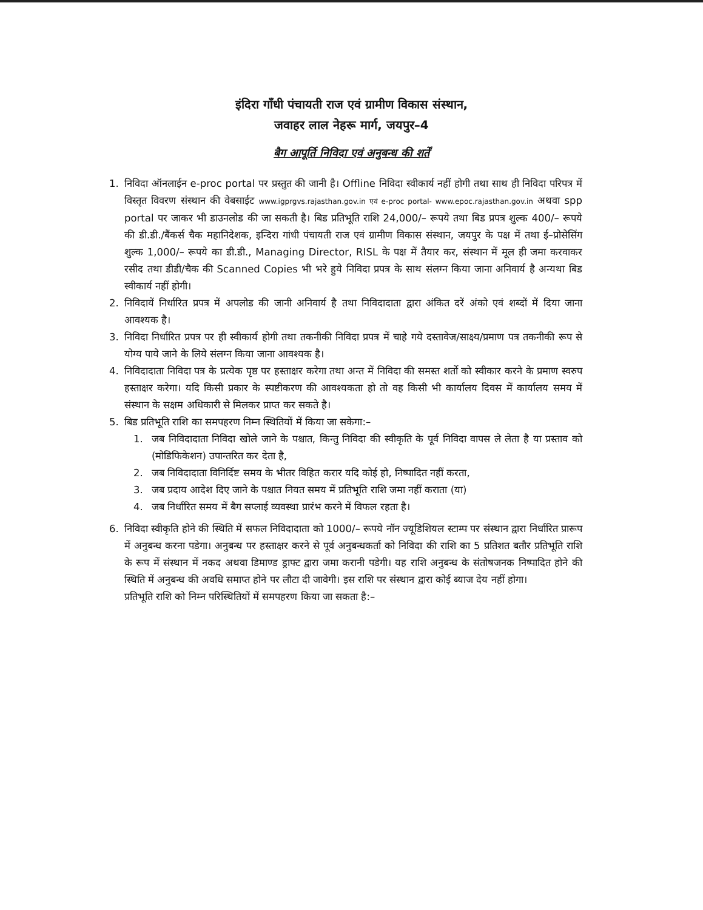इंदिरा गाँधी पंचायती राज एवं ग्रामीण विकास संस्थान,
जवाहर लाल नेहरू मार्ग, जयपुर–4
बैग आपूर्ति निविदा एवं अनुबन्ध की शर्तें
1. निविदा ऑनलाईन e-proc portal पर प्रस्तुत की जानी है। Offline निविदा स्वीकार्य नहीं होगी तथा साथ ही निविदा परिपत्र में विस्तृत विवरण संस्थान की वेबसाईट www.igprgvs.rajasthan.gov.in एवं e-proc portal- www.epoc.rajasthan.gov.in अथवा spp portal पर जाकर भी डाउनलोड की जा सकती है। बिड प्रतिभूति राशि 24,000/– रूपये तथा बिड प्रपत्र शुल्क 400/– रूपये की डी.डी./बैंकर्स चैक महानिदेशक, इन्दिरा गांधी पंचायती राज एवं ग्रामीण विकास संस्थान, जयपुर के पक्ष में तथा ई–प्रोसेसिंग शुल्क 1,000/– रूपये का डी.डी., Managing Director, RISL के पक्ष में तैयार कर, संस्थान में मूल ही जमा करवाकर रसीद तथा डीडी/चैक की Scanned Copies भी भरे हुये निविदा प्रपत्र के साथ संलग्न किया जाना अनिवार्य है अन्यथा बिड स्वीकार्य नहीं होगी।
2. निविदायें निर्धारित प्रपत्र में अपलोड की जानी अनिवार्य है तथा निविदादाता द्वारा अंकित दरें अंको एवं शब्दों में दिया जाना आवश्यक है।
3. निविदा निर्धारित प्रपत्र पर ही स्वीकार्य होगी तथा तकनीकी निविदा प्रपत्र में चाहे गये दस्तावेज/साक्ष्य/प्रमाण पत्र तकनीकी रूप से योग्य पाये जाने के लिये संलग्न किया जाना आवश्यक है।
4. निविदादाता निविदा पत्र के प्रत्येक पृष्ठ पर हस्ताक्षर करेगा तथा अन्त में निविदा की समस्त शर्तो को स्वीकार करने के प्रमाण स्वरुप हस्ताक्षर करेगा। यदि किसी प्रकार के स्पष्टीकरण की आवश्यकता हो तो वह किसी भी कार्यालय दिवस में कार्यालय समय में संस्थान के सक्षम अधिकारी से मिलकर प्राप्त कर सकते है।
5. बिड प्रतिभूति राशि का समपहरण निम्न स्थितियों में किया जा सकेगा:–
1. जब निविदादाता निविदा खोले जाने के पश्चात, किन्तु निविदा की स्वीकृति के पूर्व निविदा वापस ले लेता है या प्रस्ताव को (मोडिफिकेशन) उपान्तरित कर देता है,
2. जब निविदादाता विनिर्दिष्ट समय के भीतर विहित करार यदि कोई हो, निष्पादित नहीं करता,
3. जब प्रदाय आदेश दिए जाने के पश्चात नियत समय में प्रतिभूति राशि जमा नहीं कराता (या)
4. जब निर्धारित समय में बैग सप्लाई व्यवस्था प्रारंभ करने में विफल रहता है।
6. निविदा स्वीकृति होने की स्थिति में सफल निविदादाता को 1000/– रूपये नॉन ज्यूडिशियल स्टाम्प पर संस्थान द्वारा निर्धारित प्रारूप में अनुबन्ध करना पडेगा। अनुबन्ध पर हस्ताक्षर करने से पूर्व अनुबन्धकर्ता को निविदा की राशि का 5 प्रतिशत बतौर प्रतिभूति राशि के रूप में संस्थान में नकद अथवा डिमाण्ड ड्राफ्ट द्वारा जमा करानी पडेगी। यह राशि अनुबन्ध के संतोषजनक निष्पादित होने की स्थिति में अनुबन्ध की अवधि समाप्त होने पर लौटा दी जावेगी। इस राशि पर संस्थान द्वारा कोई ब्याज देय नहीं होगा।
प्रतिभूति राशि को निम्न परिस्थितियों में समपहरण किया जा सकता है:–